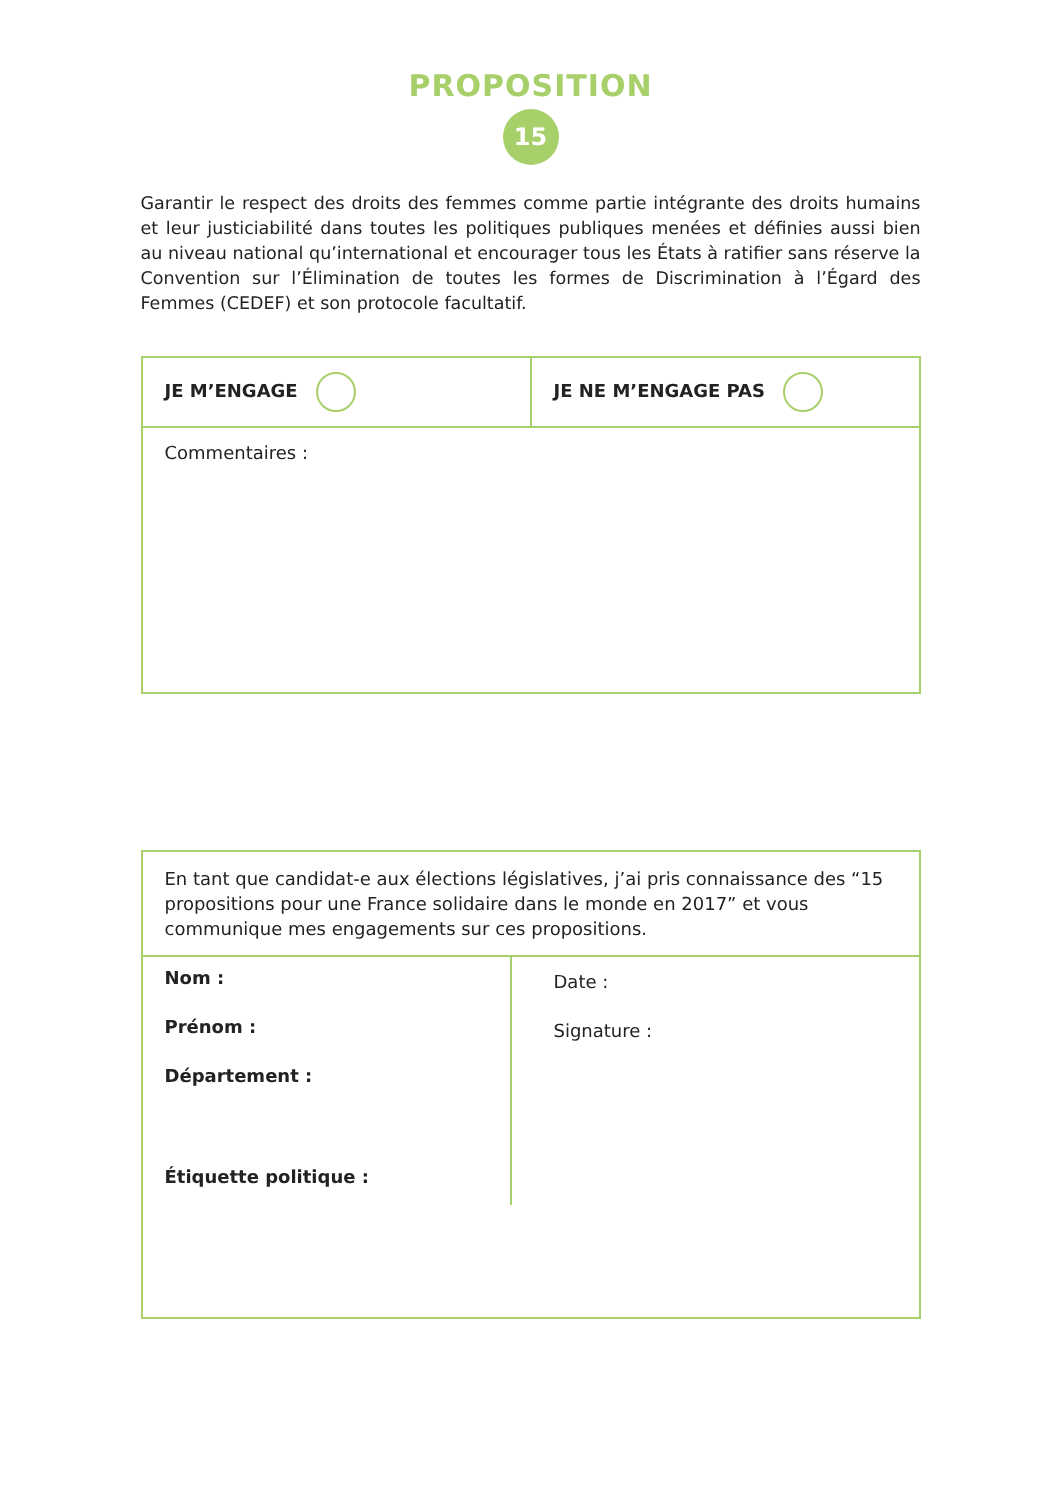PROPOSITION
15
Garantir le respect des droits des femmes comme partie intégrante des droits humains et leur justiciabilité dans toutes les politiques publiques menées et définies aussi bien au niveau national qu’international et encourager tous les États à ratifier sans réserve la Convention sur l’Élimination de toutes les formes de Discrimination à l’Égard des Femmes (CEDEF) et son protocole facultatif.
JE M’ENGAGE JE NE M’ENGAGE PAS
Commentaires :
En tant que candidat-e aux élections législatives, j’ai pris connaissance des “15 propositions pour une France solidaire dans le monde en 2017” et vous communique mes engagements sur ces propositions.
Nom :
Prénom :
Département :
Étiquette politique :
Date :
Signature :